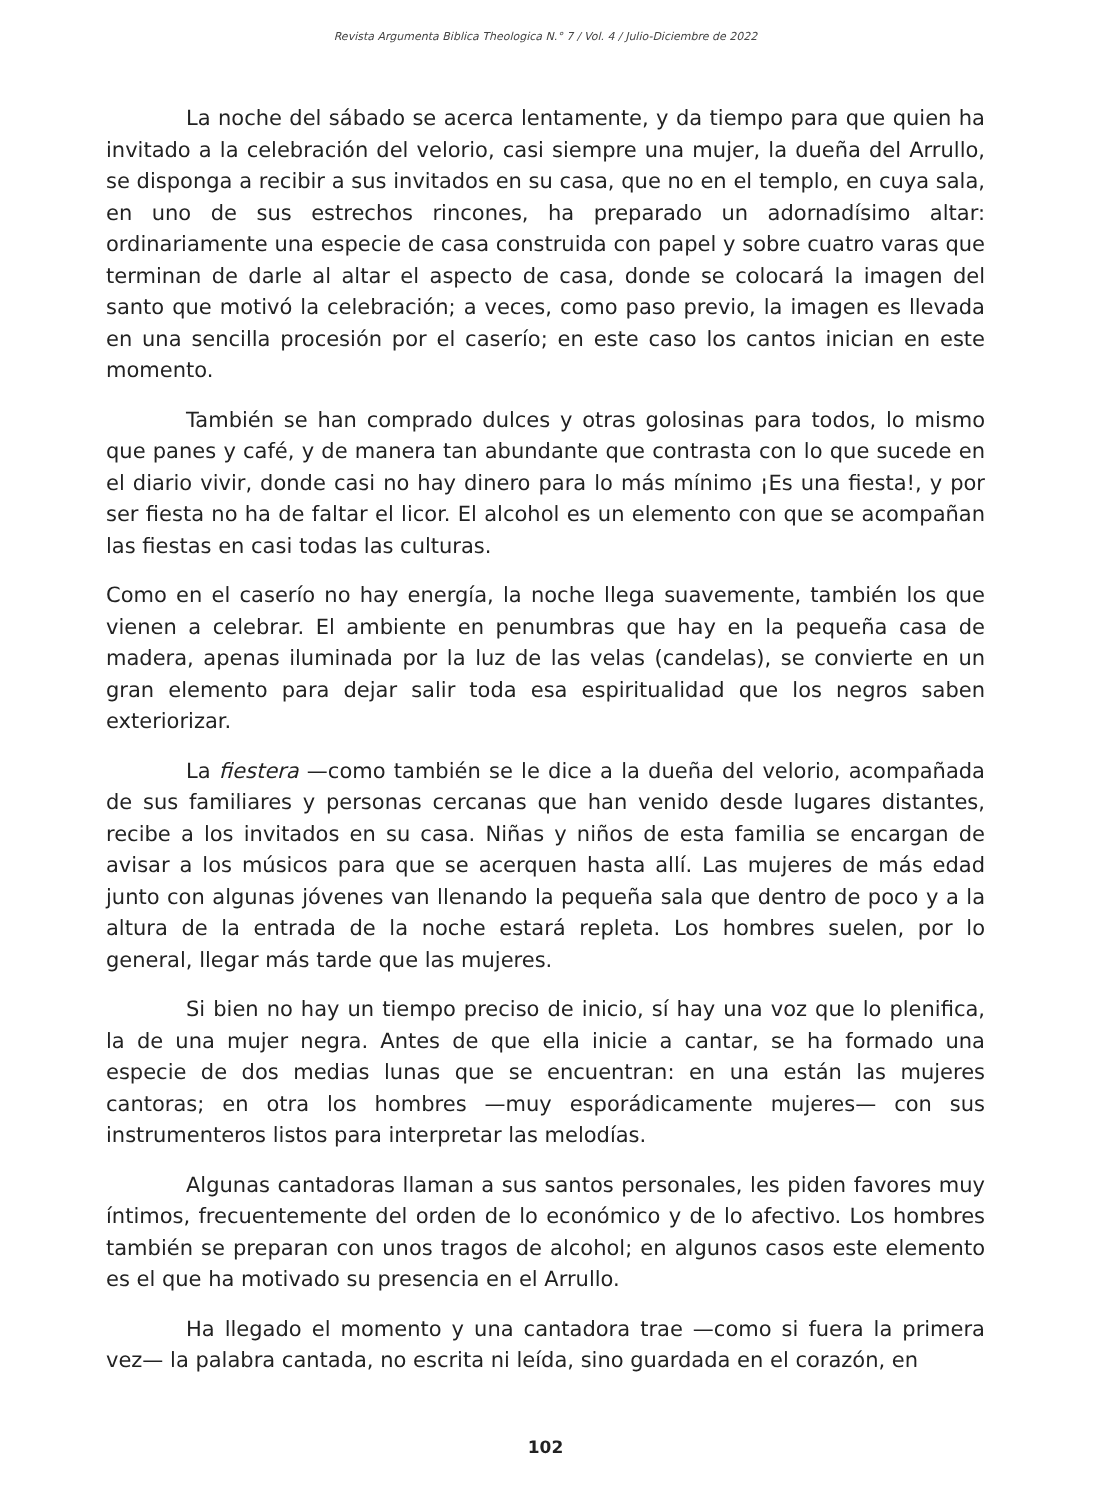Revista Argumenta Biblica Theologica N.° 7 / Vol. 4 / Julio-Diciembre de 2022
La noche del sábado se acerca lentamente, y da tiempo para que quien ha invitado a la celebración del velorio, casi siempre una mujer, la dueña del Arrullo, se disponga a recibir a sus invitados en su casa, que no en el templo, en cuya sala, en uno de sus estrechos rincones, ha preparado un adornadísimo altar: ordinariamente una especie de casa construida con papel y sobre cuatro varas que terminan de darle al altar el aspecto de casa, donde se colocará la imagen del santo que motivó la celebración; a veces, como paso previo, la imagen es llevada en una sencilla procesión por el caserío; en este caso los cantos inician en este momento.
También se han comprado dulces y otras golosinas para todos, lo mismo que panes y café, y de manera tan abundante que contrasta con lo que sucede en el diario vivir, donde casi no hay dinero para lo más mínimo ¡Es una fiesta!, y por ser fiesta no ha de faltar el licor. El alcohol es un elemento con que se acompañan las fiestas en casi todas las culturas.
Como en el caserío no hay energía, la noche llega suavemente, también los que vienen a celebrar. El ambiente en penumbras que hay en la pequeña casa de madera, apenas iluminada por la luz de las velas (candelas), se convierte en un gran elemento para dejar salir toda esa espiritualidad que los negros saben exteriorizar.
La fiestera —como también se le dice a la dueña del velorio, acompañada de sus familiares y personas cercanas que han venido desde lugares distantes, recibe a los invitados en su casa. Niñas y niños de esta familia se encargan de avisar a los músicos para que se acerquen hasta allí. Las mujeres de más edad junto con algunas jóvenes van llenando la pequeña sala que dentro de poco y a la altura de la entrada de la noche estará repleta. Los hombres suelen, por lo general, llegar más tarde que las mujeres.
Si bien no hay un tiempo preciso de inicio, sí hay una voz que lo plenifica, la de una mujer negra. Antes de que ella inicie a cantar, se ha formado una especie de dos medias lunas que se encuentran: en una están las mujeres cantoras; en otra los hombres —muy esporádicamente mujeres— con sus instrumenteros listos para interpretar las melodías.
Algunas cantadoras llaman a sus santos personales, les piden favores muy íntimos, frecuentemente del orden de lo económico y de lo afectivo. Los hombres también se preparan con unos tragos de alcohol; en algunos casos este elemento es el que ha motivado su presencia en el Arrullo.
Ha llegado el momento y una cantadora trae —como si fuera la primera vez— la palabra cantada, no escrita ni leída, sino guardada en el corazón, en
102